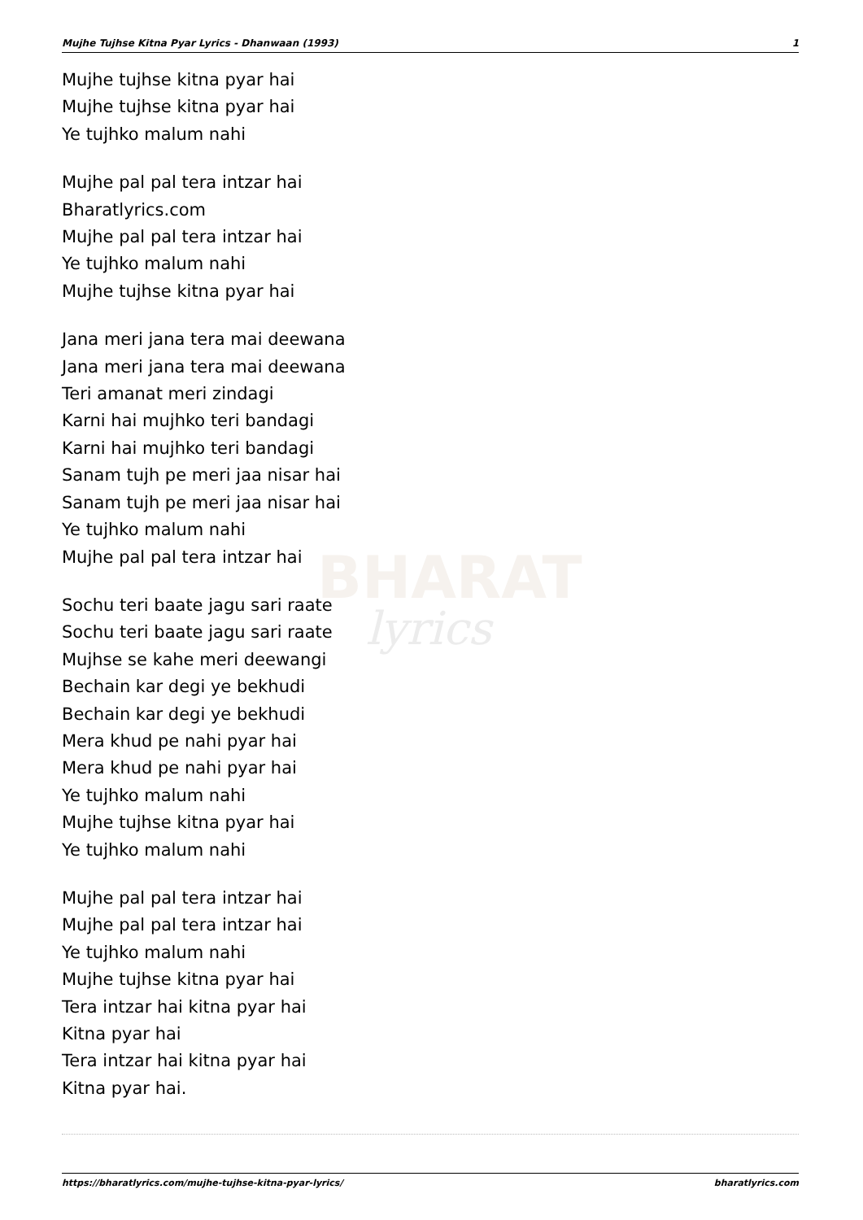BHARAT
lyrics
Mujhe Tujhse Kitna Pyar Lyrics - Dhanwaan (1993) 1
Mujhe tujhse kitna pyar hai
Mujhe tujhse kitna pyar hai
Ye tujhko malum nahi
Mujhe pal pal tera intzar hai
Bharatlyrics.com
Mujhe pal pal tera intzar hai
Ye tujhko malum nahi
Mujhe tujhse kitna pyar hai
Jana meri jana tera mai deewana
Jana meri jana tera mai deewana
Teri amanat meri zindagi
Karni hai mujhko teri bandagi
Karni hai mujhko teri bandagi
Sanam tujh pe meri jaa nisar hai
Sanam tujh pe meri jaa nisar hai
Ye tujhko malum nahi
Mujhe pal pal tera intzar hai
Sochu teri baate jagu sari raate
Sochu teri baate jagu sari raate
Mujhse se kahe meri deewangi
Bechain kar degi ye bekhudi
Bechain kar degi ye bekhudi
Mera khud pe nahi pyar hai
Mera khud pe nahi pyar hai
Ye tujhko malum nahi
Mujhe tujhse kitna pyar hai
Ye tujhko malum nahi
Mujhe pal pal tera intzar hai
Mujhe pal pal tera intzar hai
Ye tujhko malum nahi
Mujhe tujhse kitna pyar hai
Tera intzar hai kitna pyar hai
Kitna pyar hai
Tera intzar hai kitna pyar hai
Kitna pyar hai.
https://bharatlyrics.com/mujhe-tujhse-kitna-pyar-lyrics/ bharatlyrics.com